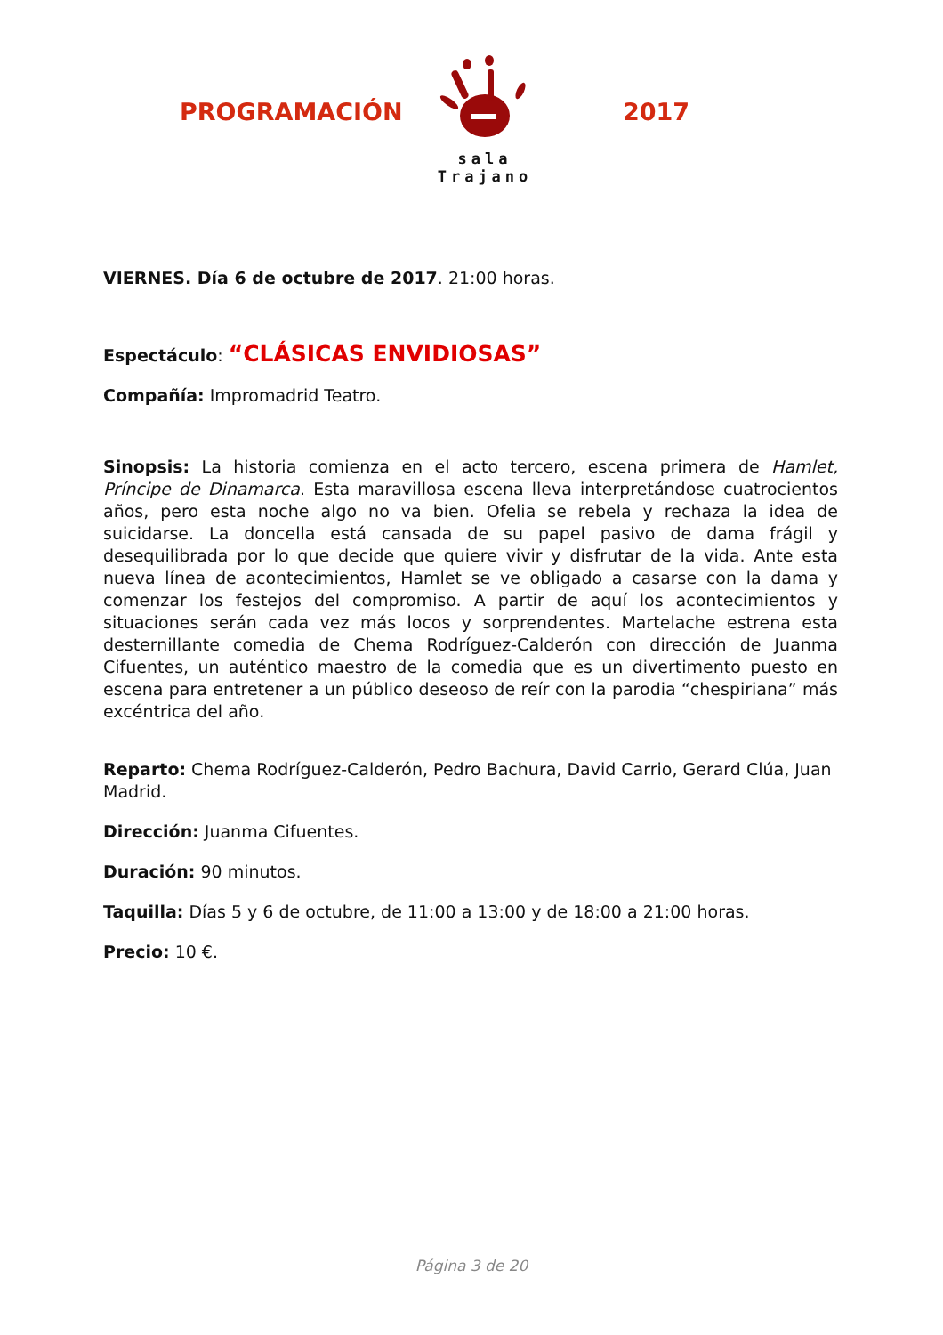PROGRAMACIÓN
sala Trajano
2017
VIERNES. Día 6 de octubre de 2017. 21:00 horas.
Espectáculo: “CLÁSICAS ENVIDIOSAS”
Compañía: Impromadrid Teatro.
Sinopsis: La historia comienza en el acto tercero, escena primera de Hamlet, Príncipe de Dinamarca. Esta maravillosa escena lleva interpretándose cuatrocientos años, pero esta noche algo no va bien. Ofelia se rebela y rechaza la idea de suicidarse. La doncella está cansada de su papel pasivo de dama frágil y desequilibrada por lo que decide que quiere vivir y disfrutar de la vida. Ante esta nueva línea de acontecimientos, Hamlet se ve obligado a casarse con la dama y comenzar los festejos del compromiso. A partir de aquí los acontecimientos y situaciones serán cada vez más locos y sorprendentes. Martelache estrena esta desternillante comedia de Chema Rodríguez-Calderón con dirección de Juanma Cifuentes, un auténtico maestro de la comedia que es un divertimento puesto en escena para entretener a un público deseoso de reír con la parodia “chespiriana” más excéntrica del año.
Reparto: Chema Rodríguez-Calderón, Pedro Bachura, David Carrio, Gerard Clúa, Juan Madrid.
Dirección: Juanma Cifuentes.
Duración: 90 minutos.
Taquilla: Días 5 y 6 de octubre, de 11:00 a 13:00 y de 18:00 a 21:00 horas.
Precio: 10 €.
Página 3 de 20